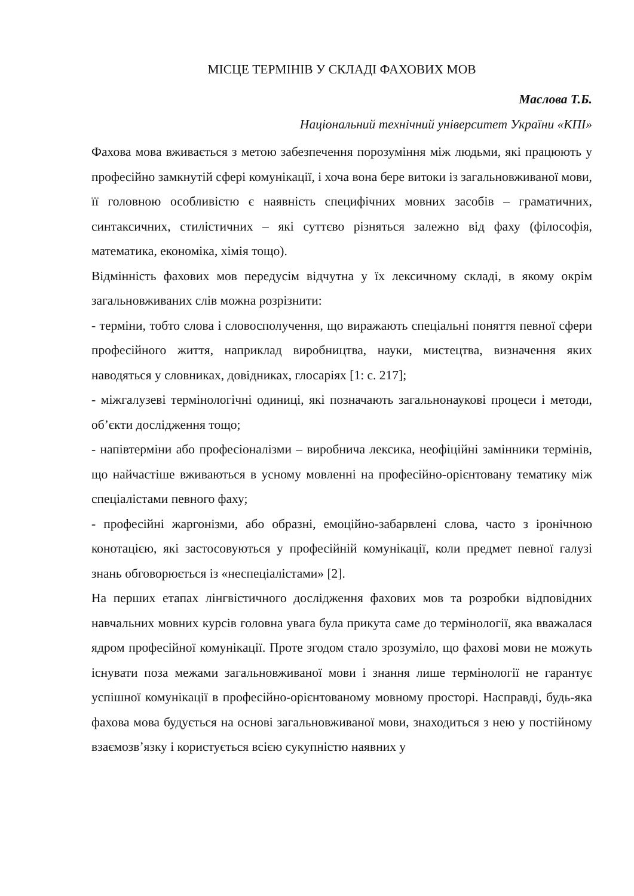МІСЦЕ ТЕРМІНІВ У СКЛАДІ ФАХОВИХ МОВ
Маслова Т.Б.
Національний технічний університет України «КПІ»
Фахова мова вживається з метою забезпечення порозуміння між людьми, які працюють у професійно замкнутій сфері комунікації, і хоча вона бере витоки із загальновживаної мови, її головною особливістю є наявність специфічних мовних засобів – граматичних, синтаксичних, стилістичних – які суттєво різняться залежно від фаху (філософія, математика, економіка, хімія тощо).
Відмінність фахових мов передусім відчутна у їх лексичному складі, в якому окрім загальновживаних слів можна розрізнити:
- терміни, тобто слова і словосполучення, що виражають спеціальні поняття певної сфери професійного життя, наприклад виробництва, науки, мистецтва, визначення яких наводяться у словниках, довідниках, глосаріях [1: с. 217];
- міжгалузеві термінологічні одиниці, які позначають загальнонаукові процеси і методи, об’єкти дослідження тощо;
- напівтерміни або професіоналізми – виробнича лексика, неофіційні замінники термінів, що найчастіше вживаються в усному мовленні на професійно-орієнтовану тематику між спеціалістами певного фаху;
- професійні жаргонізми, або образні, емоційно-забарвлені слова, часто з іронічною конотацією, які застосовуються у професійній комунікації, коли предмет певної галузі знань обговорюється із «неспеціалістами» [2].
На перших етапах лінгвістичного дослідження фахових мов та розробки відповідних навчальних мовних курсів головна увага була прикута саме до термінології, яка вважалася ядром професійної комунікації. Проте згодом стало зрозуміло, що фахові мови не можуть існувати поза межами загальновживаної мови і знання лише термінології не гарантує успішної комунікації в професійно-орієнтованому мовному просторі. Насправді, будь-яка фахова мова будується на основі загальновживаної мови, знаходиться з нею у постійному взаємозв’язку і користується всією сукупністю наявних у